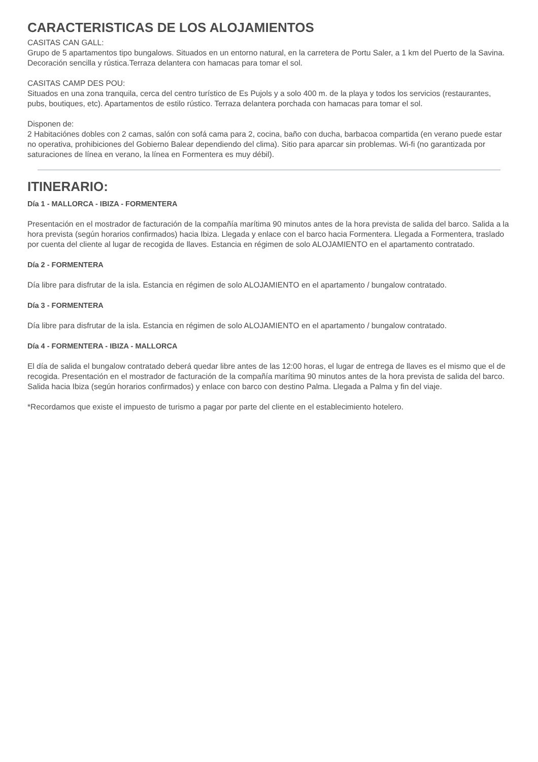CARACTERISTICAS DE LOS ALOJAMIENTOS
CASITAS CAN GALL:
Grupo de 5 apartamentos tipo bungalows. Situados en un entorno natural, en la carretera de Portu Saler, a 1 km del Puerto de la Savina. Decoración sencilla y rústica.Terraza delantera con hamacas para tomar el sol.
CASITAS CAMP DES POU:
Situados en una zona tranquila, cerca del centro turístico de Es Pujols y a solo 400 m. de la playa y todos los servicios (restaurantes, pubs, boutiques, etc). Apartamentos de estilo rústico. Terraza delantera porchada con hamacas para tomar el sol.
Disponen de:
2 Habitaciónes dobles con 2 camas, salón con sofá cama para 2, cocina, baño con ducha, barbacoa compartida (en verano puede estar no operativa, prohibiciones del Gobierno Balear dependiendo del clima). Sitio para aparcar sin problemas. Wi-fi (no garantizada por saturaciones de línea en verano, la línea en Formentera es muy débil).
ITINERARIO:
Día 1 - MALLORCA - IBIZA - FORMENTERA
Presentación en el mostrador de facturación de la compañía marítima 90 minutos antes de la hora prevista de salida del barco. Salida a la hora prevista (según horarios confirmados) hacia Ibiza. Llegada y enlace con el barco hacia Formentera. Llegada a Formentera, traslado por cuenta del cliente al lugar de recogida de llaves. Estancia en régimen de solo ALOJAMIENTO en el apartamento contratado.
Día 2 - FORMENTERA
Día libre para disfrutar de la isla. Estancia en régimen de solo ALOJAMIENTO en el apartamento / bungalow contratado.
Día 3 - FORMENTERA
Día libre para disfrutar de la isla. Estancia en régimen de solo ALOJAMIENTO en el apartamento / bungalow contratado.
Día 4 - FORMENTERA - IBIZA - MALLORCA
El día de salida el bungalow contratado deberá quedar libre antes de las 12:00 horas, el lugar de entrega de llaves es el mismo que el de recogida. Presentación en el mostrador de facturación de la compañía marítima 90 minutos antes de la hora prevista de salida del barco. Salida hacia Ibiza (según horarios confirmados) y enlace con barco con destino Palma. Llegada a Palma y fin del viaje.
*Recordamos que existe el impuesto de turismo a pagar por parte del cliente en el establecimiento hotelero.